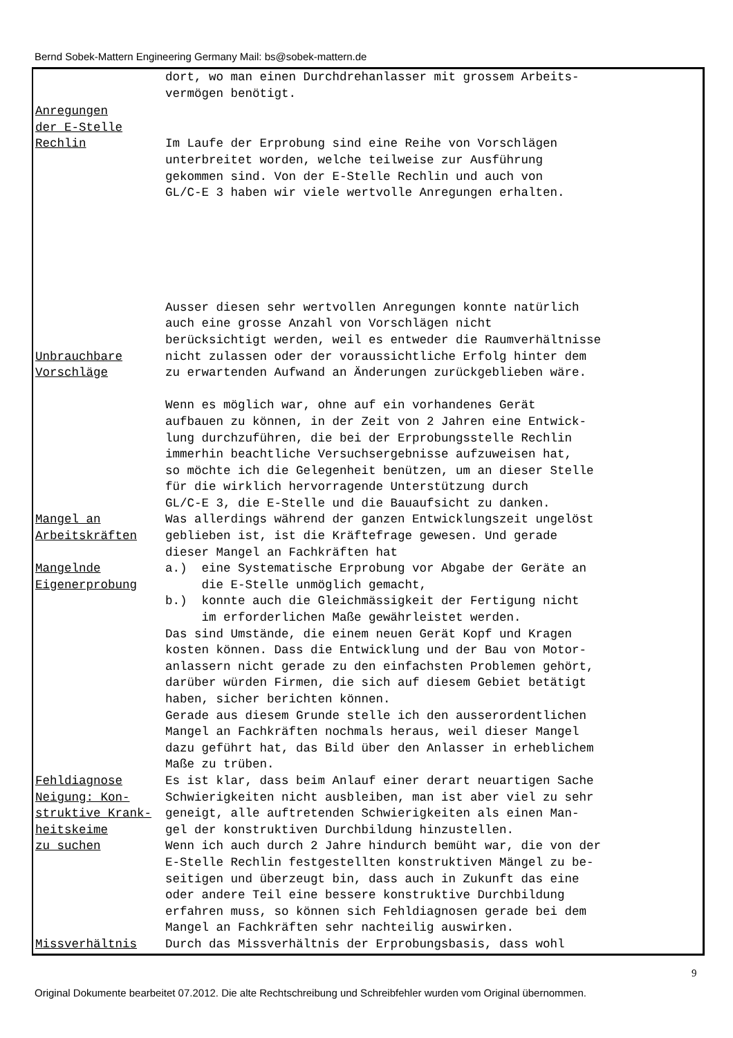Bernd Sobek-Mattern Engineering Germany Mail: bs@sobek-mattern.de
dort, wo man einen Durchdrehanlasser mit grossem Arbeits- vermögen benötigt.
Anregungen
der E-Stelle
Rechlin
Im Laufe der Erprobung sind eine Reihe von Vorschlägen unterbreitet worden, welche teilweise zur Ausführung gekommen sind. Von der E-Stelle Rechlin und auch von GL/C-E 3 haben wir viele wertvolle Anregungen erhalten.
Unbrauchbare
Vorschläge
Ausser diesen sehr wertvollen Anregungen konnte natürlich auch eine grosse Anzahl von Vorschlägen nicht berücksichtigt werden, weil es entweder die Raumverhältnisse nicht zulassen oder der voraussichtliche Erfolg hinter dem zu erwartenden Aufwand an Änderungen zurückgeblieben wäre. Wenn es möglich war, ohne auf ein vorhandenes Gerät aufbauen zu können, in der Zeit von 2 Jahren eine Entwick- lung durchzuführen, die bei der Erprobungsstelle Rechlin immerhin beachtliche Versuchsergebnisse aufzuweisen hat, so möchte ich die Gelegenheit benützen, um an dieser Stelle für die wirklich hervorragende Unterstützung durch GL/C-E 3, die E-Stelle und die Bauaufsicht zu danken.
Mangel an
Arbeitskräften
Mangelnde
Eigenerprobung
Was allerdings während der ganzen Entwicklungszeit ungelöst geblieben ist, ist die Kräftefrage gewesen. Und gerade dieser Mangel an Fachkräften hat a.) eine Systematische Erprobung vor Abgabe der Geräte an die E-Stelle unmöglich gemacht, b.) konnte auch die Gleichmässigkeit der Fertigung nicht im erforderlichen Maße gewährleistet werden. Das sind Umstände, die einem neuen Gerät Kopf und Kragen kosten können. Dass die Entwicklung und der Bau von Motor- anlassern nicht gerade zu den einfachsten Problemen gehört, darüber würden Firmen, die sich auf diesem Gebiet betätigt haben, sicher berichten können. Gerade aus diesem Grunde stelle ich den ausserordentlichen Mangel an Fachkräften nochmals heraus, weil dieser Mangel dazu geführt hat, das Bild über den Anlasser in erheblichem Maße zu trüben.
Fehldiagnose
Neigung: Kon-
struktive Krank-
heitskeime
zu suchen
Es ist klar, dass beim Anlauf einer derart neuartigen Sache Schwierigkeiten nicht ausbleiben, man ist aber viel zu sehr geneigt, alle auftretenden Schwierigkeiten als einen Man- gel der konstruktiven Durchbildung hinzustellen. Wenn ich auch durch 2 Jahre hindurch bemüht war, die von der E-Stelle Rechlin festgestellten konstruktiven Mängel zu be- seitigen und überzeugt bin, dass auch in Zukunft das eine oder andere Teil eine bessere konstruktive Durchbildung erfahren muss, so können sich Fehldiagnosen gerade bei dem Mangel an Fachkräften sehr nachteilig auswirken.
Missverhältnis Durch das Missverhältnis der Erprobungsbasis, dass wohl
9
Original Dokumente bearbeitet 07.2012. Die alte Rechtschreibung und Schreibfehler wurden vom Original übernommen.